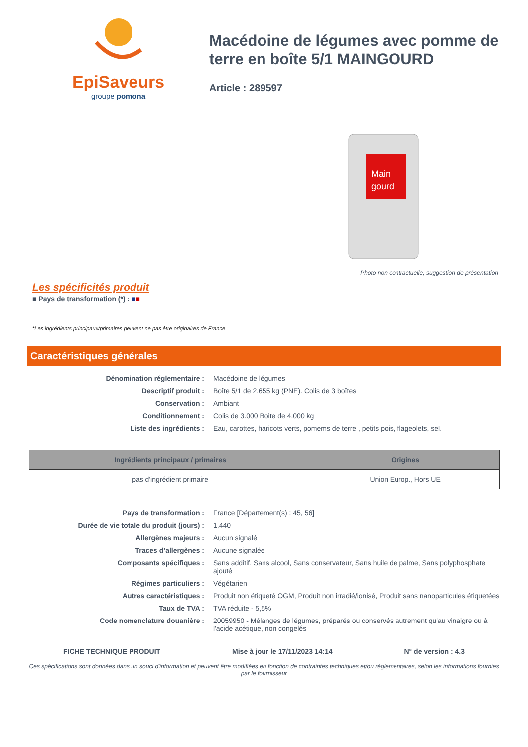EpiSaveurs
groupe pomona
Macédoine de légumes avec pomme de terre en boîte 5/1 MAINGOURD
Article : 289597
Main
gourd
Photo non contractuelle, suggestion de présentation
Les spécificités produit
■ Pays de transformation (*) : ■■
*Les ingrédients principaux/primaires peuvent ne pas être originaires de France
Caractéristiques générales
Dénomination réglementaire : Macédoine de légumes
Descriptif produit : Boîte 5/1 de 2,655 kg (PNE). Colis de 3 boîtes
Conservation : Ambiant
Conditionnement : Colis de 3.000 Boite de 4.000 kg
Liste des ingrédients : Eau, carottes, haricots verts, pomems de terre , petits pois, flageolets, sel.
| Ingrédients principaux / primaires | Origines |
| --- | --- |
| pas d'ingrédient primaire | Union Europ., Hors UE |
Pays de transformation : France [Département(s) : 45, 56]
Durée de vie totale du produit (jours) : 1,440
Allergènes majeurs : Aucun signalé
Traces d’allergènes : Aucune signalée
Composants spécifiques : Sans additif, Sans alcool, Sans conservateur, Sans huile de palme, Sans polyphosphate ajouté
Régimes particuliers : Végétarien
Autres caractéristiques : Produit non étiqueté OGM, Produit non irradié/ionisé, Produit sans nanoparticules étiquetées
Taux de TVA : TVA réduite - 5,5%
Code nomenclature douanière : 20059950 - Mélanges de légumes, préparés ou conservés autrement qu'au vinaigre ou à l'acide acétique, non congelés
FICHE TECHNIQUE PRODUIT Mise à jour le 17/11/2023 14:14 N° de version : 4.3
Ces spécifications sont données dans un souci d'information et peuvent être modifiées en fonction de contraintes techniques et/ou réglementaires, selon les informations fournies par le fournisseur